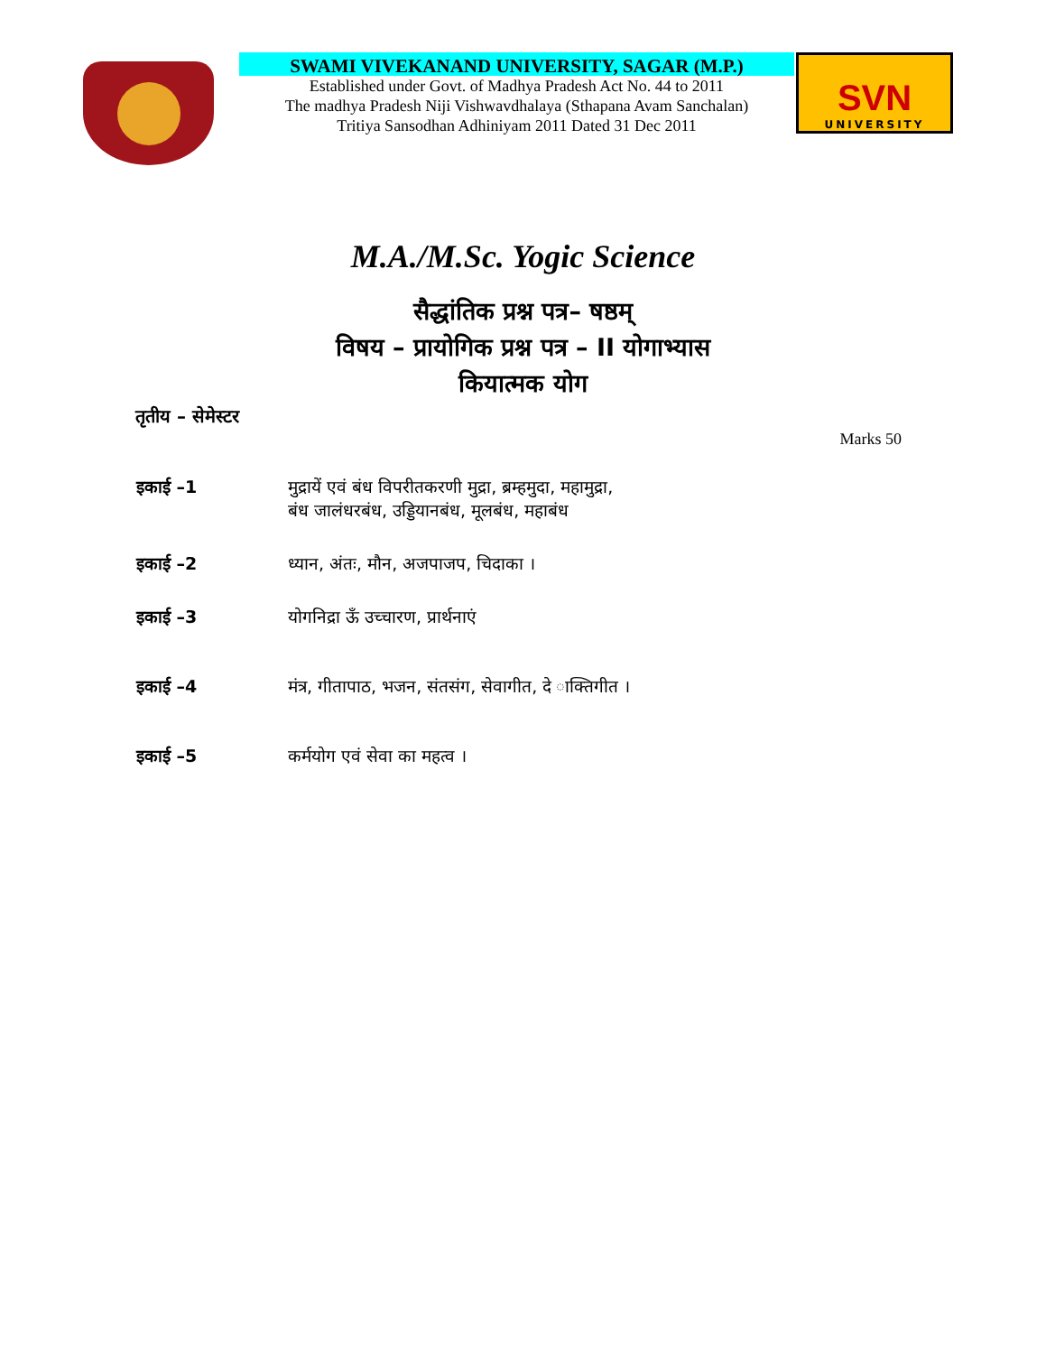SWAMI VIVEKANAND UNIVERSITY, SAGAR (M.P.)
Established under Govt. of Madhya Pradesh Act No. 44 to 2011
The madhya Pradesh Niji Vishwavdhalaya (Sthapana Avam Sanchalan)
Tritiya Sansodhan Adhiniyam 2011 Dated 31 Dec 2011
SVN
UNIVERSITY
M.A./M.Sc. Yogic Science
सैद्धांतिक प्रश्न पत्र– षष्ठम्
विषय – प्रायोगिक प्रश्न पत्र – II योगाभ्यास
कियात्मक योग
तृतीय – सेमेस्टर
Marks 50
| इकाई –1 | मुद्रायें एवं बंध विपरीतकरणी मुद्रा, ब्रम्हमुदा, महामुद्रा, बंध जालंधरबंध, उड्डियानबंध, मूलबंध, महाबंध |
| इकाई –2 | ध्यान, अंतः, मौन, अजपाजप, चिदाका । |
| इकाई –3 | योगनिद्रा ऊँ उच्चारण, प्रार्थनाएं |
| इकाई –4 | मंत्र, गीतापाठ, भजन, संतसंग, सेवागीत, दे ाक्तिगीत । |
| इकाई –5 | कर्मयोग एवं सेवा का महत्व । |